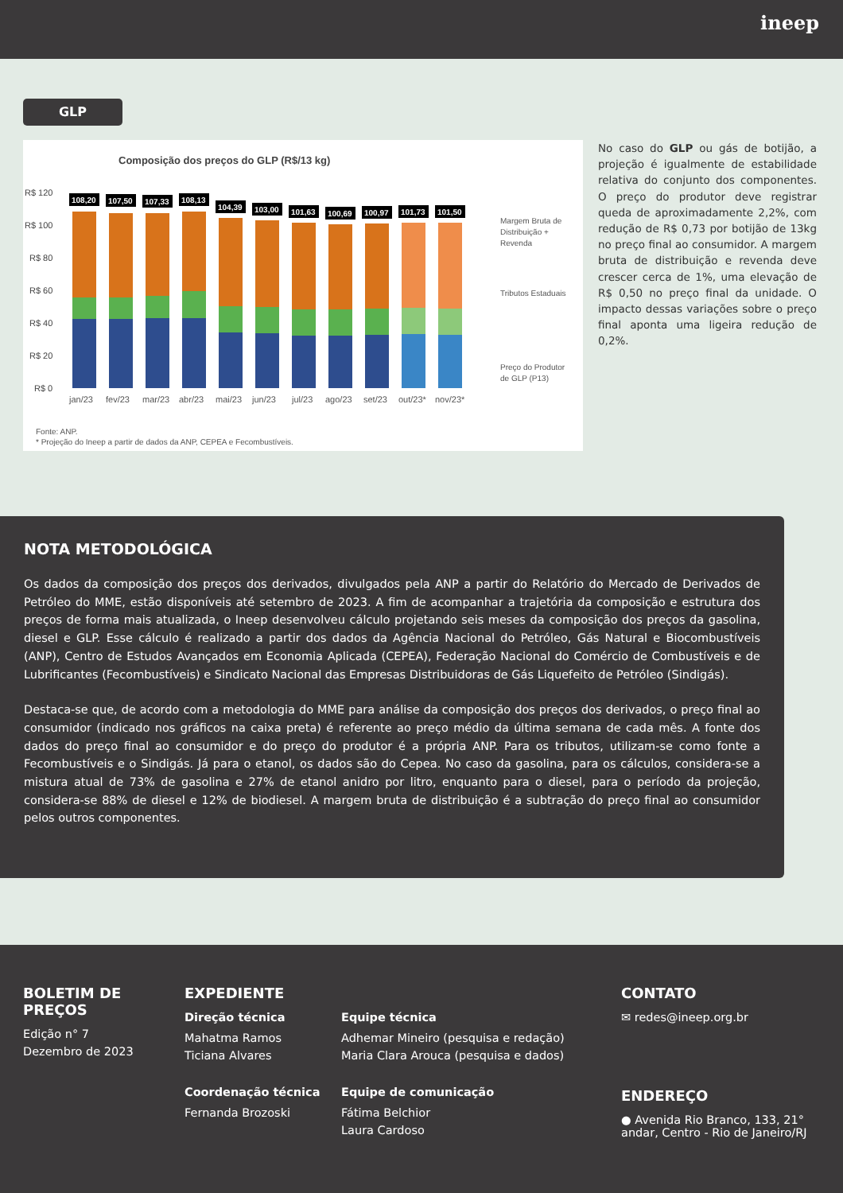ineep
GLP
Composição dos preços do GLP (R$/13 kg)
R$ 120
R$ 100
R$ 80
R$ 60
R$ 40
R$ 20
R$ 0
108,20
107,50
107,33
108,13
104,39
103,00
101,63
100,69
100,97
101,73
101,50
jan/23
fev/23
mar/23
abr/23
mai/23
jun/23
jul/23
ago/23
set/23
out/23*
nov/23*
Margem Bruta de
Distribuição +
Revenda
Tributos Estaduais
Preço do Produtor
de GLP (P13)
Fonte: ANP.
* Projeção do Ineep a partir de dados da ANP, CEPEA e Fecombustíveis.
No caso do GLP ou gás de botijão, a projeção é igualmente de estabilidade relativa do conjunto dos componentes. O preço do produtor deve registrar queda de aproximadamente 2,2%, com redução de R$ 0,73 por botijão de 13kg no preço final ao consumidor. A margem bruta de distribuição e revenda deve crescer cerca de 1%, uma elevação de R$ 0,50 no preço final da unidade. O impacto dessas variações sobre o preço final aponta uma ligeira redução de 0,2%.
NOTA METODOLÓGICA
Os dados da composição dos preços dos derivados, divulgados pela ANP a partir do Relatório do Mercado de Derivados de Petróleo do MME, estão disponíveis até setembro de 2023. A fim de acompanhar a trajetória da composição e estrutura dos preços de forma mais atualizada, o Ineep desenvolveu cálculo projetando seis meses da composição dos preços da gasolina, diesel e GLP. Esse cálculo é realizado a partir dos dados da Agência Nacional do Petróleo, Gás Natural e Biocombustíveis (ANP), Centro de Estudos Avançados em Economia Aplicada (CEPEA), Federação Nacional do Comércio de Combustíveis e de Lubrificantes (Fecombustíveis) e Sindicato Nacional das Empresas Distribuidoras de Gás Liquefeito de Petróleo (Sindigás).
Destaca-se que, de acordo com a metodologia do MME para análise da composição dos preços dos derivados, o preço final ao consumidor (indicado nos gráficos na caixa preta) é referente ao preço médio da última semana de cada mês. A fonte dos dados do preço final ao consumidor e do preço do produtor é a própria ANP. Para os tributos, utilizam-se como fonte a Fecombustíveis e o Sindigás. Já para o etanol, os dados são do Cepea. No caso da gasolina, para os cálculos, considera-se a mistura atual de 73% de gasolina e 27% de etanol anidro por litro, enquanto para o diesel, para o período da projeção, considera-se 88% de diesel e 12% de biodiesel. A margem bruta de distribuição é a subtração do preço final ao consumidor pelos outros componentes.
BOLETIM DE PREÇOS
Edição n° 7
Dezembro de 2023
EXPEDIENTE
Direção técnica
Mahatma Ramos
Ticiana Alvares
Coordenação técnica
Fernanda Brozoski
Equipe técnica
Adhemar Mineiro (pesquisa e redação)
Maria Clara Arouca (pesquisa e dados)
Equipe de comunicação
Fátima Belchior
Laura Cardoso
CONTATO
✉ redes@ineep.org.br
ENDEREÇO
● Avenida Rio Branco, 133, 21°
andar, Centro - Rio de Janeiro/RJ